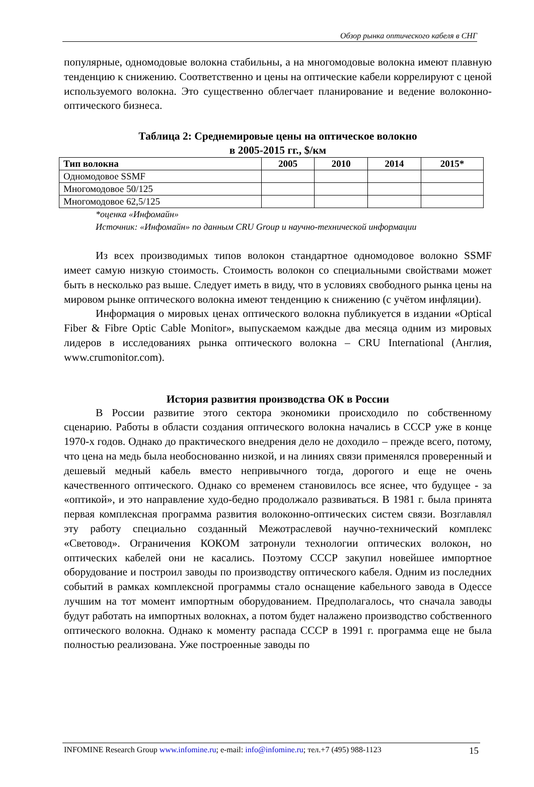Обзор рынка оптического кабеля в СНГ
популярные, одномодовые волокна стабильны, а на многомодовые волокна имеют плавную тенденцию к снижению. Соответственно и цены на оптические кабели коррелируют с ценой используемого волокна. Это существенно облегчает планирование и ведение волоконно-оптического бизнеса.
Таблица 2: Среднемировые цены на оптическое волокно
в 2005-2015 гг., $/км
| Тип волокна | 2005 | 2010 | 2014 | 2015* |
| --- | --- | --- | --- | --- |
| Одномодовое SSMF | | | | |
| Многомодовое 50/125 | | | | |
| Многомодовое 62,5/125 | | | | |
*оценка «Инфомайн»
Источник: «Инфомайн» по данным CRU Group и научно-технической информации
Из всех производимых типов волокон стандартное одномодовое волокно SSMF имеет самую низкую стоимость. Стоимость волокон со специальными свойствами может быть в несколько раз выше. Следует иметь в виду, что в условиях свободного рынка цены на мировом рынке оптического волокна имеют тенденцию к снижению (с учётом инфляции).
Информация о мировых ценах оптического волокна публикуется в издании «Optical Fiber & Fibre Optic Cable Monitor», выпускаемом каждые два месяца одним из мировых лидеров в исследованиях рынка оптического волокна – CRU International (Англия, www.crumonitor.com).
История развития производства ОК в России
В России развитие этого сектора экономики происходило по собственному сценарию. Работы в области создания оптического волокна начались в СССР уже в конце 1970-х годов. Однако до практического внедрения дело не доходило – прежде всего, потому, что цена на медь была необоснованно низкой, и на линиях связи применялся проверенный и дешевый медный кабель вместо непривычного тогда, дорогого и еще не очень качественного оптического. Однако со временем становилось все яснее, что будущее - за «оптикой», и это направление худо-бедно продолжало развиваться. В 1981 г. была принята первая комплексная программа развития волоконно-оптических систем связи. Возглавлял эту работу специально созданный Межотраслевой научно-технический комплекс «Световод». Ограничения КОКОМ затронули технологии оптических волокон, но оптических кабелей они не касались. Поэтому СССР закупил новейшее импортное оборудование и построил заводы по производству оптического кабеля. Одним из последних событий в рамках комплексной программы стало оснащение кабельного завода в Одессе лучшим на тот момент импортным оборудованием. Предполагалось, что сначала заводы будут работать на импортных волокнах, а потом будет налажено производство собственного оптического волокна. Однако к моменту распада СССР в 1991 г. программа еще не была полностью реализована. Уже построенные заводы по
INFOMINE Research Group www.infomine.ru; e-mail: info@infomine.ru; тел.+7 (495) 988-1123 15